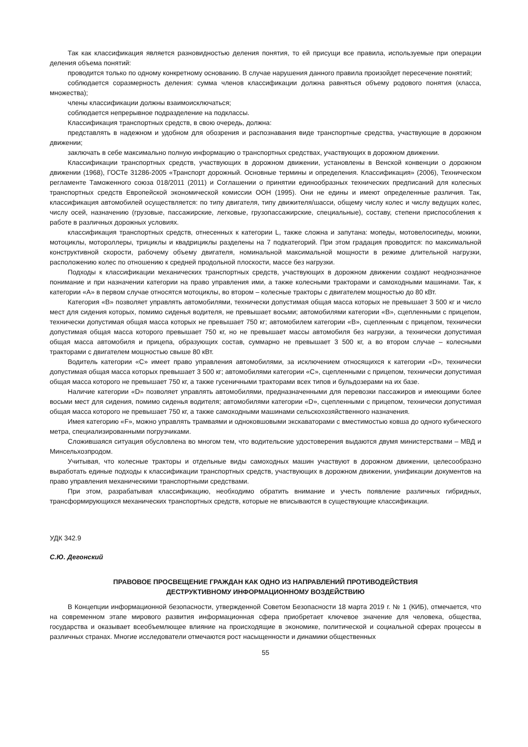Так как классификация является разновидностью деления понятия, то ей присущи все правила, используемые при операции деления объема понятий:
проводится только по одному конкретному основанию. В случае нарушения данного правила произойдет пересечение понятий;
соблюдается соразмерность деления: сумма членов классификации должна равняться объему родового понятия (класса, множества);
члены классификации должны взаимоисключаться;
соблюдается непрерывное подразделение на подклассы.
Классификация транспортных средств, в свою очередь, должна:
представлять в надежном и удобном для обозрения и распознавания виде транспортные средства, участвующие в дорожном движении;
заключать в себе максимально полную информацию о транспортных средствах, участвующих в дорожном движении.
Классификации транспортных средств, участвующих в дорожном движении, установлены в Венской конвенции о дорожном движении (1968), ГОСТе 31286-2005 «Транспорт дорожный. Основные термины и определения. Классификация» (2006), Техническом регламенте Таможенного союза 018/2011 (2011) и Соглашении о принятии единообразных технических предписаний для колесных транспортных средств Европейской экономической комиссии ООН (1995). Они не едины и имеют определенные различия. Так, классификация автомобилей осуществляется: по типу двигателя, типу движителя/шасси, общему числу колес и числу ведущих колес, числу осей, назначению (грузовые, пассажирские, легковые, грузопассажирские, специальные), составу, степени приспособления к работе в различных дорожных условиях.
классификация транспортных средств, отнесенных к категории L, также сложна и запутана: мопеды, мотовелосипеды, мокики, мотоциклы, мотороллеры, трициклы и квадрициклы разделены на 7 подкатегорий. При этом градация проводится: по максимальной конструктивной скорости, рабочему объему двигателя, номинальной максимальной мощности в режиме длительной нагрузки, расположению колес по отношению к средней продольной плоскости, массе без нагрузки.
Подходы к классификации механических транспортных средств, участвующих в дорожном движении создают неоднозначное понимание и при назначении категории на право управления ими, а также колесными тракторами и самоходными машинами. Так, к категории «А» в первом случае относятся мотоциклы, во втором – колесные тракторы с двигателем мощностью до 80 кВт.
Категория «В» позволяет управлять автомобилями, технически допустимая общая масса которых не превышает 3 500 кг и число мест для сидения которых, помимо сиденья водителя, не превышает восьми; автомобилями категории «В», сцепленными с прицепом, технически допустимая общая масса которых не превышает 750 кг; автомобилем категории «В», сцепленным с прицепом, технически допустимая общая масса которого превышает 750 кг, но не превышает массы автомобиля без нагрузки, а технически допустимая общая масса автомобиля и прицепа, образующих состав, суммарно не превышает 3 500 кг, а во втором случае – колесными тракторами с двигателем мощностью свыше 80 кВт.
Водитель категории «С» имеет право управления автомобилями, за исключением относящихся к категории «D», технически допустимая общая масса которых превышает 3 500 кг; автомобилями категории «С», сцепленными с прицепом, технически допустимая общая масса которого не превышает 750 кг, а также гусеничными тракторами всех типов и бульдозерами на их базе.
Наличие категории «D» позволяет управлять автомобилями, предназначенными для перевозки пассажиров и имеющими более восьми мест для сидения, помимо сиденья водителя; автомобилями категории «D», сцепленными с прицепом, технически допустимая общая масса которого не превышает 750 кг, а также самоходными машинами сельскохозяйственного назначения.
Имея категорию «F», можно управлять трамваями и одноковшовыми экскаваторами с вместимостью ковша до одного кубического метра, специализированными погрузчиками.
Сложившаяся ситуация обусловлена во многом тем, что водительские удостоверения выдаются двумя министерствами – МВД и Минсельхозпродом.
Учитывая, что колесные тракторы и отдельные виды самоходных машин участвуют в дорожном движении, целесообразно выработать единые подходы к классификации транспортных средств, участвующих в дорожном движении, унификации документов на право управления механическими транспортными средствами.
При этом, разрабатывая классификацию, необходимо обратить внимание и учесть появление различных гибридных, трансформирующихся механических транспортных средств, которые не вписываются в существующие классификации.
УДК 342.9
С.Ю. Дегонский
ПРАВОВОЕ ПРОСВЕЩЕНИЕ ГРАЖДАН КАК ОДНО ИЗ НАПРАВЛЕНИЙ ПРОТИВОДЕЙСТВИЯ
ДЕСТРУКТИВНОМУ ИНФОРМАЦИОННОМУ ВОЗДЕЙСТВИЮ
В Концепции информационной безопасности, утвержденной Советом Безопасности 18 марта 2019 г. № 1 (КИБ), отмечается, что на современном этапе мирового развития информационная сфера приобретает ключевое значение для человека, общества, государства и оказывает всеобъемлющее влияние на происходящие в экономике, политической и социальной сферах процессы в различных странах. Многие исследователи отмечаются рост насыщенности и динамики общественных
55